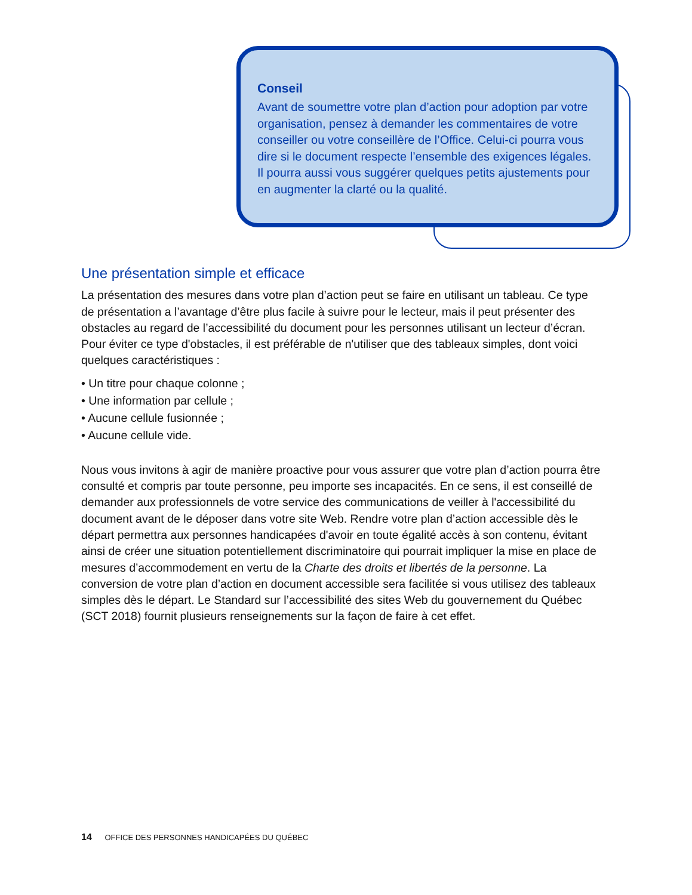Conseil
Avant de soumettre votre plan d’action pour adoption par votre organisation, pensez à demander les commentaires de votre conseiller ou votre conseillère de l’Office. Celui-ci pourra vous dire si le document respecte l’ensemble des exigences légales. Il pourra aussi vous suggérer quelques petits ajustements pour en augmenter la clarté ou la qualité.
Une présentation simple et efficace
La présentation des mesures dans votre plan d’action peut se faire en utilisant un tableau. Ce type de présentation a l’avantage d’être plus facile à suivre pour le lecteur, mais il peut présenter des obstacles au regard de l’accessibilité du document pour les personnes utilisant un lecteur d’écran. Pour éviter ce type d'obstacles, il est préférable de n'utiliser que des tableaux simples, dont voici quelques caractéristiques :
• Un titre pour chaque colonne ;
• Une information par cellule ;
• Aucune cellule fusionnée ;
• Aucune cellule vide.
Nous vous invitons à agir de manière proactive pour vous assurer que votre plan d’action pourra être consulté et compris par toute personne, peu importe ses incapacités. En ce sens, il est conseillé de demander aux professionnels de votre service des communications de veiller à l'accessibilité du document avant de le déposer dans votre site Web. Rendre votre plan d’action accessible dès le départ permettra aux personnes handicapées d'avoir en toute égalité accès à son contenu, évitant ainsi de créer une situation potentiellement discriminatoire qui pourrait impliquer la mise en place de mesures d’accommodement en vertu de la Charte des droits et libertés de la personne. La conversion de votre plan d’action en document accessible sera facilitée si vous utilisez des tableaux simples dès le départ. Le Standard sur l’accessibilité des sites Web du gouvernement du Québec (SCT 2018) fournit plusieurs renseignements sur la façon de faire à cet effet.
14 OFFICE DES PERSONNES HANDICAPÉES DU QUÉBEC